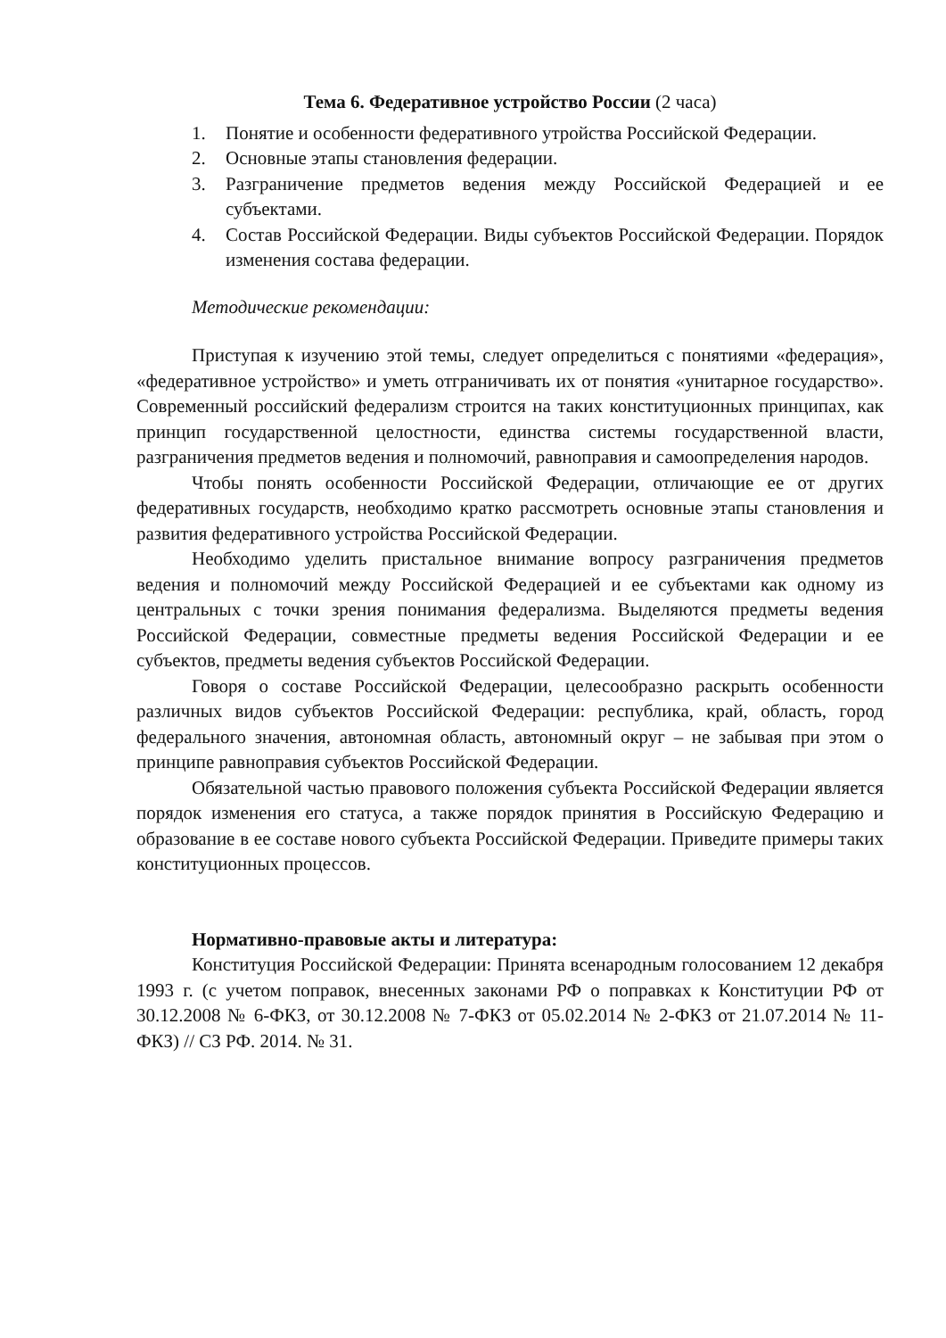Тема 6. Федеративное устройство России (2 часа)
1. Понятие и особенности федеративного утройства Российской Федерации.
2. Основные этапы становления федерации.
3. Разграничение предметов ведения между Российской Федерацией и ее субъектами.
4. Состав Российской Федерации. Виды субъектов Российской Федерации. Порядок изменения состава федерации.
Методические рекомендации:
Приступая к изучению этой темы, следует определиться с понятиями «федерация», «федеративное устройство» и уметь отграничивать их от понятия «унитарное государство». Современный российский федерализм строится на таких конституционных принципах, как принцип государственной целостности, единства системы государственной власти, разграничения предметов ведения и полномочий, равноправия и самоопределения народов.
Чтобы понять особенности Российской Федерации, отличающие ее от других федеративных государств, необходимо кратко рассмотреть основные этапы становления и развития федеративного устройства Российской Федерации.
Необходимо уделить пристальное внимание вопросу разграничения предметов ведения и полномочий между Российской Федерацией и ее субъектами как одному из центральных с точки зрения понимания федерализма. Выделяются предметы ведения Российской Федерации, совместные предметы ведения Российской Федерации и ее субъектов, предметы ведения субъектов Российской Федерации.
Говоря о составе Российской Федерации, целесообразно раскрыть особенности различных видов субъектов Российской Федерации: республика, край, область, город федерального значения, автономная область, автономный округ – не забывая при этом о принципе равноправия субъектов Российской Федерации.
Обязательной частью правового положения субъекта Российской Федерации является порядок изменения его статуса, а также порядок принятия в Российскую Федерацию и образование в ее составе нового субъекта Российской Федерации. Приведите примеры таких конституционных процессов.
Нормативно-правовые акты и литература:
Конституция Российской Федерации: Принята всенародным голосованием 12 декабря 1993 г. (с учетом поправок, внесенных законами РФ о поправках к Конституции РФ от 30.12.2008 № 6-ФКЗ, от 30.12.2008 № 7-ФКЗ от 05.02.2014 № 2-ФКЗ от 21.07.2014 № 11-ФКЗ) // СЗ РФ. 2014. № 31.